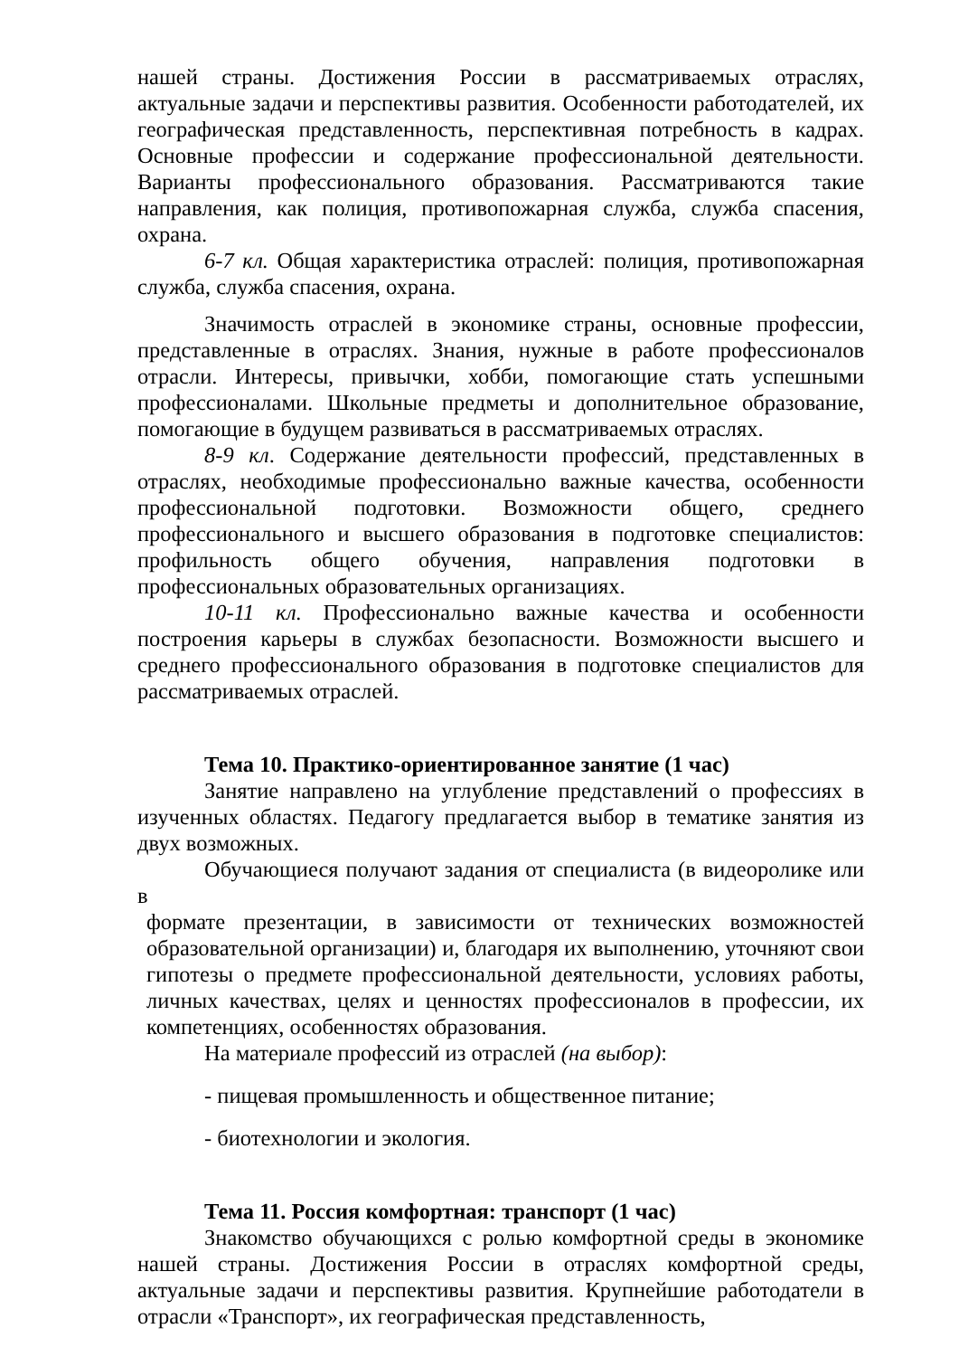нашей страны. Достижения России в рассматриваемых отраслях, актуальные задачи и перспективы развития. Особенности работодателей, их географическая представленность, перспективная потребность в кадрах. Основные профессии и содержание профессиональной деятельности. Варианты профессионального образования. Рассматриваются такие направления, как полиция, противопожарная служба, служба спасения, охрана.
6-7 кл. Общая характеристика отраслей: полиция, противопожарная служба, служба спасения, охрана.
Значимость отраслей в экономике страны, основные профессии, представленные в отраслях. Знания, нужные в работе профессионалов отрасли. Интересы, привычки, хобби, помогающие стать успешными профессионалами. Школьные предметы и дополнительное образование, помогающие в будущем развиваться в рассматриваемых отраслях.
8-9 кл. Содержание деятельности профессий, представленных в отраслях, необходимые профессионально важные качества, особенности профессиональной подготовки. Возможности общего, среднего профессионального и высшего образования в подготовке специалистов: профильность общего обучения, направления подготовки в профессиональных образовательных организациях.
10-11 кл. Профессионально важные качества и особенности построения карьеры в службах безопасности. Возможности высшего и среднего профессионального образования в подготовке специалистов для рассматриваемых отраслей.
Тема 10. Практико-ориентированное занятие (1 час)
Занятие направлено на углубление представлений о профессиях в изученных областях. Педагогу предлагается выбор в тематике занятия из двух возможных.
Обучающиеся получают задания от специалиста (в видеоролике или в
формате презентации, в зависимости от технических возможностей образовательной организации) и, благодаря их выполнению, уточняют свои гипотезы о предмете профессиональной деятельности, условиях работы, личных качествах, целях и ценностях профессионалов в профессии, их компетенциях, особенностях образования.
На материале профессий из отраслей (на выбор):
- пищевая промышленность и общественное питание;
- биотехнологии и экология.
Тема 11. Россия комфортная: транспорт (1 час)
Знакомство обучающихся с ролью комфортной среды в экономике нашей страны. Достижения России в отраслях комфортной среды, актуальные задачи и перспективы развития. Крупнейшие работодатели в отрасли «Транспорт», их географическая представленность,